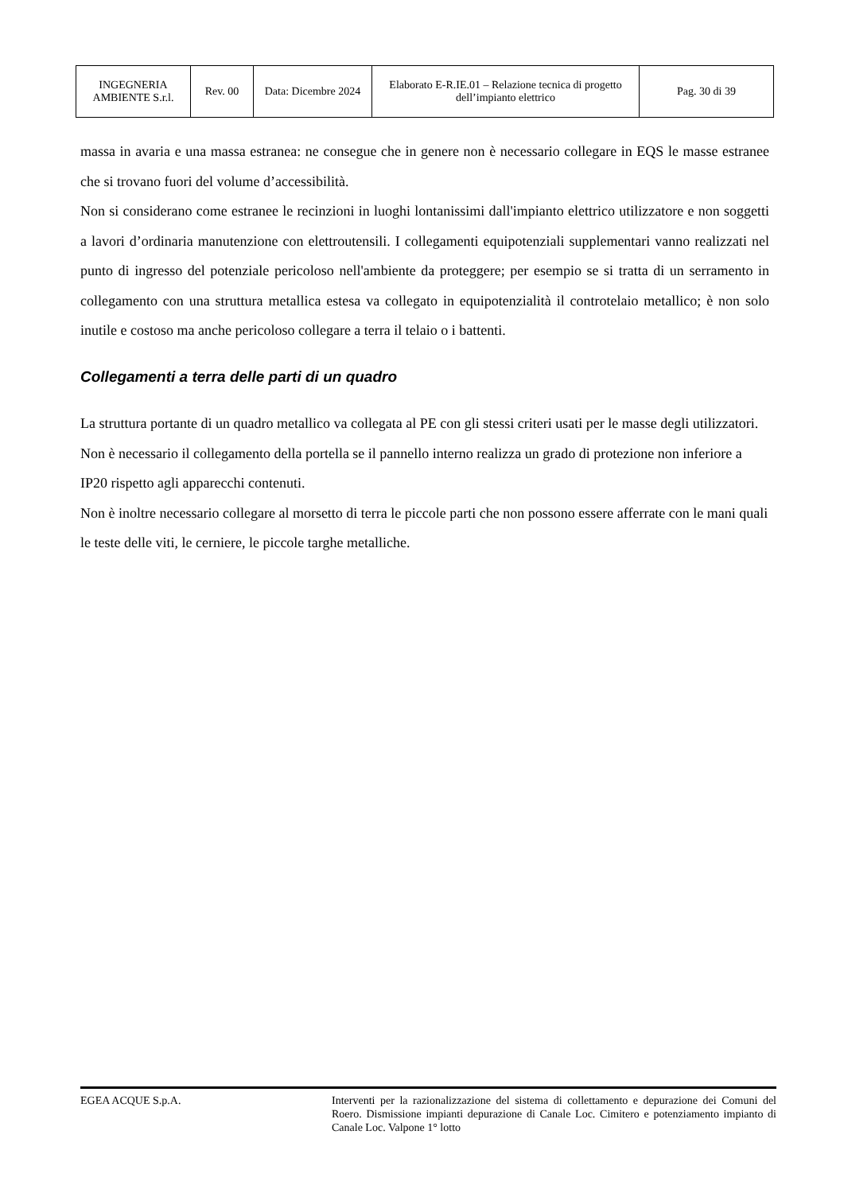| INGEGNERIA AMBIENTE S.r.l. | Rev. 00 | Data: Dicembre 2024 | Elaborato E-R.IE.01 – Relazione tecnica di progetto dell’impianto elettrico | Pag. 30 di 39 |
massa in avaria e una massa estranea: ne consegue che in genere non è necessario collegare in EQS le masse estranee che si trovano fuori del volume d’accessibilità.
Non si considerano come estranee le recinzioni in luoghi lontanissimi dall'impianto elettrico utilizzatore e non soggetti a lavori d’ordinaria manutenzione con elettroutensili. I collegamenti equipotenziali supplementari vanno realizzati nel punto di ingresso del potenziale pericoloso nell'ambiente da proteggere; per esempio se si tratta di un serramento in collegamento con una struttura metallica estesa va collegato in equipotenzialità il controtelaio metallico; è non solo inutile e costoso ma anche pericoloso collegare a terra il telaio o i battenti.
Collegamenti a terra delle parti di un quadro
La struttura portante di un quadro metallico va collegata al PE con gli stessi criteri usati per le masse degli utilizzatori.
Non è necessario il collegamento della portella se il pannello interno realizza un grado di protezione non inferiore a IP20 rispetto agli apparecchi contenuti.
Non è inoltre necessario collegare al morsetto di terra le piccole parti che non possono essere afferrate con le mani quali le teste delle viti, le cerniere, le piccole targhe metalliche.
EGEA ACQUE S.p.A. Interventi per la razionalizzazione del sistema di collettamento e depurazione dei Comuni del Roero. Dismissione impianti depurazione di Canale Loc. Cimitero e potenziamento impianto di Canale Loc. Valpone 1° lotto